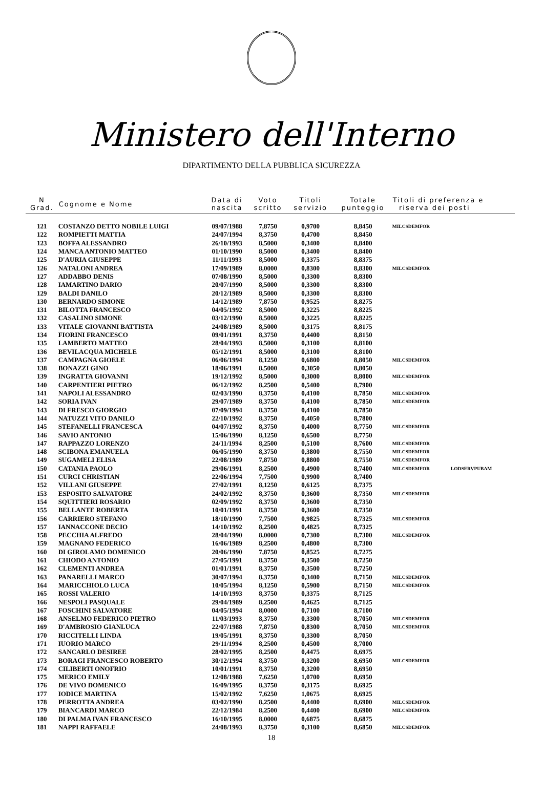Ministero dell'Interno
DIPARTIMENTO DELLA PUBBLICA SICUREZZA
| N Grad. | Cognome e Nome | Data di nascita | Voto scritto | Titoli servizio | Totale punteggio | Titoli di preferenza e riserva dei posti | |
| --- | --- | --- | --- | --- | --- | --- | --- |
| 121 | COSTANZO DETTO NOBILE LUIGI | 09/07/1988 | 7,8750 | 0,9700 | 8,8450 | MILCSDEMFOR | |
| 122 | ROMPIETTI MATTIA | 24/07/1994 | 8,3750 | 0,4700 | 8,8450 | | |
| 123 | BOFFA ALESSANDRO | 26/10/1993 | 8,5000 | 0,3400 | 8,8400 | | |
| 124 | MANCA ANTONIO MATTEO | 01/10/1990 | 8,5000 | 0,3400 | 8,8400 | | |
| 125 | D'AURIA GIUSEPPE | 11/11/1993 | 8,5000 | 0,3375 | 8,8375 | | |
| 126 | NATALONI ANDREA | 17/09/1989 | 8,0000 | 0,8300 | 8,8300 | MILCSDEMFOR | |
| 127 | ADDABBO DENIS | 07/08/1990 | 8,5000 | 0,3300 | 8,8300 | | |
| 128 | IAMARTINO DARIO | 20/07/1990 | 8,5000 | 0,3300 | 8,8300 | | |
| 129 | BALDI DANILO | 20/12/1989 | 8,5000 | 0,3300 | 8,8300 | | |
| 130 | BERNARDO SIMONE | 14/12/1989 | 7,8750 | 0,9525 | 8,8275 | | |
| 131 | BILOTTA FRANCESCO | 04/05/1992 | 8,5000 | 0,3225 | 8,8225 | | |
| 132 | CASALINO SIMONE | 03/12/1990 | 8,5000 | 0,3225 | 8,8225 | | |
| 133 | VITALE GIOVANNI BATTISTA | 24/08/1989 | 8,5000 | 0,3175 | 8,8175 | | |
| 134 | FIORINI FRANCESCO | 09/01/1991 | 8,3750 | 0,4400 | 8,8150 | | |
| 135 | LAMBERTO MATTEO | 28/04/1993 | 8,5000 | 0,3100 | 8,8100 | | |
| 136 | BEVILACQUA MICHELE | 05/12/1991 | 8,5000 | 0,3100 | 8,8100 | | |
| 137 | CAMPAGNA GIOELE | 06/06/1994 | 8,1250 | 0,6800 | 8,8050 | MILCSDEMFOR | |
| 138 | BONAZZI GINO | 18/06/1991 | 8,5000 | 0,3050 | 8,8050 | | |
| 139 | INGRATTA GIOVANNI | 19/12/1992 | 8,5000 | 0,3000 | 8,8000 | MILCSDEMFOR | |
| 140 | CARPENTIERI PIETRO | 06/12/1992 | 8,2500 | 0,5400 | 8,7900 | | |
| 141 | NAPOLI ALESSANDRO | 02/03/1990 | 8,3750 | 0,4100 | 8,7850 | MILCSDEMFOR | |
| 142 | SORIA IVAN | 29/07/1989 | 8,3750 | 0,4100 | 8,7850 | MILCSDEMFOR | |
| 143 | DI FRESCO GIORGIO | 07/09/1994 | 8,3750 | 0,4100 | 8,7850 | | |
| 144 | NATUZZI VITO DANILO | 22/10/1992 | 8,3750 | 0,4050 | 8,7800 | | |
| 145 | STEFANELLI FRANCESCA | 04/07/1992 | 8,3750 | 0,4000 | 8,7750 | MILCSDEMFOR | |
| 146 | SAVIO ANTONIO | 15/06/1990 | 8,1250 | 0,6500 | 8,7750 | | |
| 147 | RAPPAZZO LORENZO | 24/11/1994 | 8,2500 | 0,5100 | 8,7600 | MILCSDEMFOR | |
| 148 | SCIBONA EMANUELA | 06/05/1990 | 8,3750 | 0,3800 | 8,7550 | MILCSDEMFOR | |
| 149 | SUGAMELI ELISA | 22/08/1989 | 7,8750 | 0,8800 | 8,7550 | MILCSDEMFOR | |
| 150 | CATANIA PAOLO | 29/06/1991 | 8,2500 | 0,4900 | 8,7400 | MILCSDEMFOR | LODSERVPUBAM |
| 151 | CURCI CHRISTIAN | 22/06/1994 | 7,7500 | 0,9900 | 8,7400 | | |
| 152 | VILLANI GIUSEPPE | 27/02/1991 | 8,1250 | 0,6125 | 8,7375 | | |
| 153 | ESPOSITO SALVATORE | 24/02/1992 | 8,3750 | 0,3600 | 8,7350 | MILCSDEMFOR | |
| 154 | SQUITTIERI ROSARIO | 02/09/1992 | 8,3750 | 0,3600 | 8,7350 | | |
| 155 | BELLANTE ROBERTA | 10/01/1991 | 8,3750 | 0,3600 | 8,7350 | | |
| 156 | CARRIERO STEFANO | 18/10/1990 | 7,7500 | 0,9825 | 8,7325 | MILCSDEMFOR | |
| 157 | IANNACCONE DECIO | 14/10/1992 | 8,2500 | 0,4825 | 8,7325 | | |
| 158 | PECCHIA ALFREDO | 28/04/1990 | 8,0000 | 0,7300 | 8,7300 | MILCSDEMFOR | |
| 159 | MAGNANO FEDERICO | 16/06/1989 | 8,2500 | 0,4800 | 8,7300 | | |
| 160 | DI GIROLAMO DOMENICO | 20/06/1990 | 7,8750 | 0,8525 | 8,7275 | | |
| 161 | CHIODO ANTONIO | 27/05/1991 | 8,3750 | 0,3500 | 8,7250 | | |
| 162 | CLEMENTI ANDREA | 01/01/1991 | 8,3750 | 0,3500 | 8,7250 | | |
| 163 | PANARELLI MARCO | 30/07/1994 | 8,3750 | 0,3400 | 8,7150 | MILCSDEMFOR | |
| 164 | MARICCHIOLO LUCA | 10/05/1994 | 8,1250 | 0,5900 | 8,7150 | MILCSDEMFOR | |
| 165 | ROSSI VALERIO | 14/10/1993 | 8,3750 | 0,3375 | 8,7125 | | |
| 166 | NESPOLI PASQUALE | 29/04/1989 | 8,2500 | 0,4625 | 8,7125 | | |
| 167 | FOSCHINI SALVATORE | 04/05/1994 | 8,0000 | 0,7100 | 8,7100 | | |
| 168 | ANSELMO FEDERICO PIETRO | 11/03/1993 | 8,3750 | 0,3300 | 8,7050 | MILCSDEMFOR | |
| 169 | D'AMBROSIO GIANLUCA | 22/07/1988 | 7,8750 | 0,8300 | 8,7050 | MILCSDEMFOR | |
| 170 | RICCITELLI LINDA | 19/05/1991 | 8,3750 | 0,3300 | 8,7050 | | |
| 171 | IUORIO MARCO | 29/11/1994 | 8,2500 | 0,4500 | 8,7000 | | |
| 172 | SANCARLO DESIREE | 28/02/1995 | 8,2500 | 0,4475 | 8,6975 | | |
| 173 | BORAGI FRANCESCO ROBERTO | 30/12/1994 | 8,3750 | 0,3200 | 8,6950 | MILCSDEMFOR | |
| 174 | CILIBERTI ONOFRIO | 10/01/1991 | 8,3750 | 0,3200 | 8,6950 | | |
| 175 | MERICO EMILY | 12/08/1988 | 7,6250 | 1,0700 | 8,6950 | | |
| 176 | DE VIVO DOMENICO | 16/09/1995 | 8,3750 | 0,3175 | 8,6925 | | |
| 177 | IODICE MARTINA | 15/02/1992 | 7,6250 | 1,0675 | 8,6925 | | |
| 178 | PERROTTA ANDREA | 03/02/1990 | 8,2500 | 0,4400 | 8,6900 | MILCSDEMFOR | |
| 179 | BIANCARDI MARCO | 22/12/1984 | 8,2500 | 0,4400 | 8,6900 | MILCSDEMFOR | |
| 180 | DI PALMA IVAN FRANCESCO | 16/10/1995 | 8,0000 | 0,6875 | 8,6875 | | |
| 181 | NAPPI RAFFAELE | 24/08/1993 | 8,3750 | 0,3100 | 8,6850 | MILCSDEMFOR | |
18